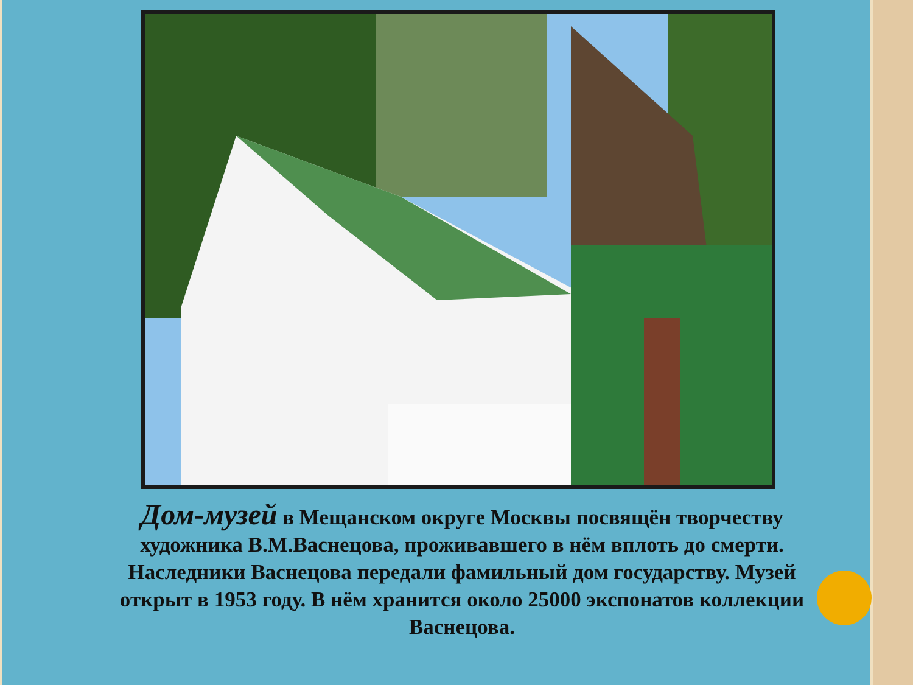Дом-музей в Мещанском округе Москвы посвящён творчеству художника В.М.Васнецова, проживавшего в нём вплоть до смерти. Наследники Васнецова передали фамильный дом государству. Музей открыт в 1953 году. В нём хранится около 25000 экспонатов коллекции Васнецова.